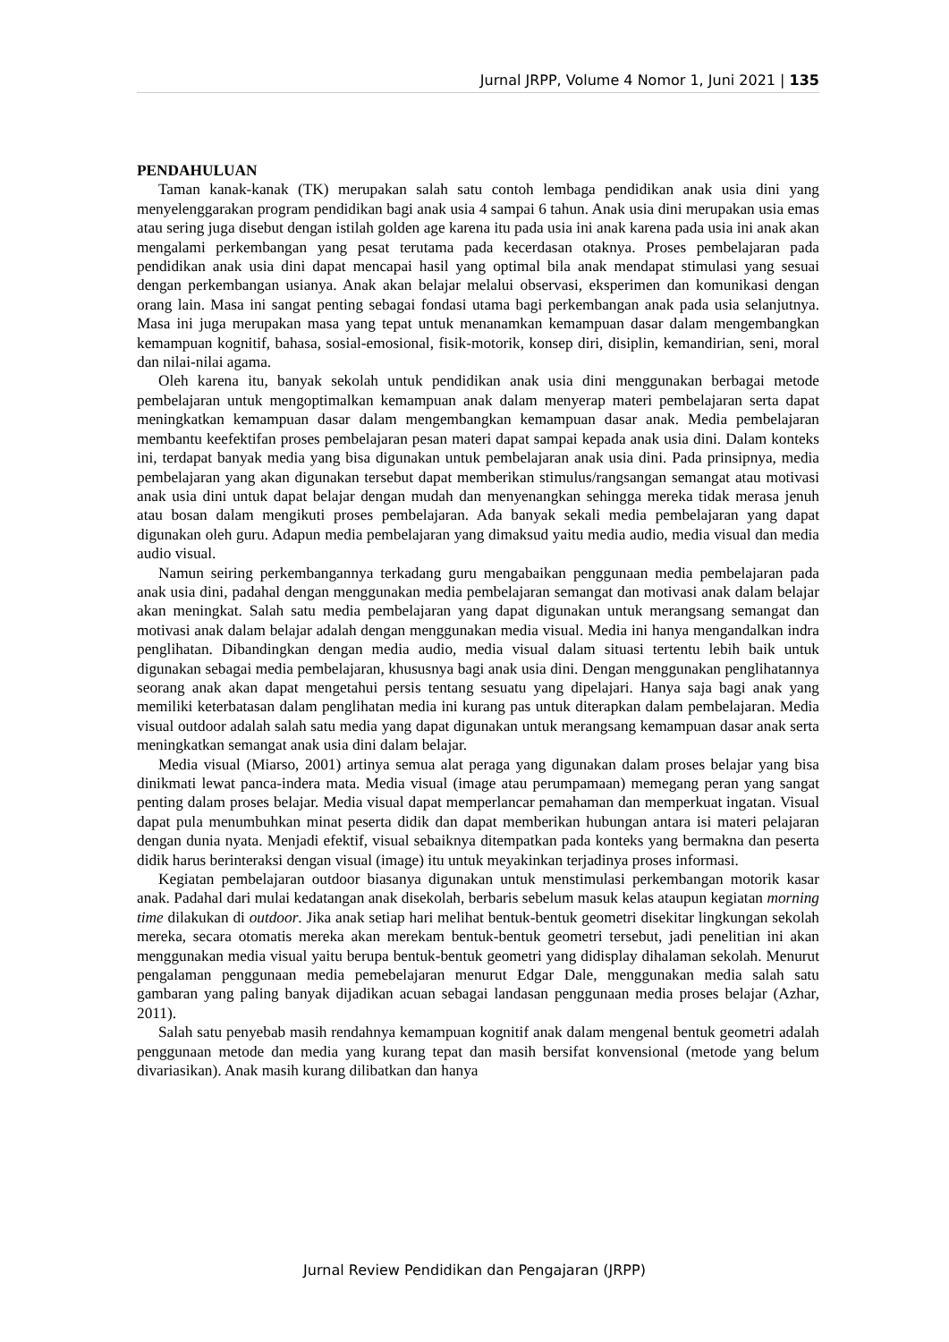Jurnal JRPP, Volume 4 Nomor 1, Juni 2021 | 135
PENDAHULUAN
Taman kanak-kanak (TK) merupakan salah satu contoh lembaga pendidikan anak usia dini yang menyelenggarakan program pendidikan bagi anak usia 4 sampai 6 tahun. Anak usia dini merupakan usia emas atau sering juga disebut dengan istilah golden age karena itu pada usia ini anak karena pada usia ini anak akan mengalami perkembangan yang pesat terutama pada kecerdasan otaknya. Proses pembelajaran pada pendidikan anak usia dini dapat mencapai hasil yang optimal bila anak mendapat stimulasi yang sesuai dengan perkembangan usianya. Anak akan belajar melalui observasi, eksperimen dan komunikasi dengan orang lain. Masa ini sangat penting sebagai fondasi utama bagi perkembangan anak pada usia selanjutnya. Masa ini juga merupakan masa yang tepat untuk menanamkan kemampuan dasar dalam mengembangkan kemampuan kognitif, bahasa, sosial-emosional, fisik-motorik, konsep diri, disiplin, kemandirian, seni, moral dan nilai-nilai agama.
Oleh karena itu, banyak sekolah untuk pendidikan anak usia dini menggunakan berbagai metode pembelajaran untuk mengoptimalkan kemampuan anak dalam menyerap materi pembelajaran serta dapat meningkatkan kemampuan dasar dalam mengembangkan kemampuan dasar anak. Media pembelajaran membantu keefektifan proses pembelajaran pesan materi dapat sampai kepada anak usia dini. Dalam konteks ini, terdapat banyak media yang bisa digunakan untuk pembelajaran anak usia dini. Pada prinsipnya, media pembelajaran yang akan digunakan tersebut dapat memberikan stimulus/rangsangan semangat atau motivasi anak usia dini untuk dapat belajar dengan mudah dan menyenangkan sehingga mereka tidak merasa jenuh atau bosan dalam mengikuti proses pembelajaran. Ada banyak sekali media pembelajaran yang dapat digunakan oleh guru. Adapun media pembelajaran yang dimaksud yaitu media audio, media visual dan media audio visual.
Namun seiring perkembangannya terkadang guru mengabaikan penggunaan media pembelajaran pada anak usia dini, padahal dengan menggunakan media pembelajaran semangat dan motivasi anak dalam belajar akan meningkat. Salah satu media pembelajaran yang dapat digunakan untuk merangsang semangat dan motivasi anak dalam belajar adalah dengan menggunakan media visual. Media ini hanya mengandalkan indra penglihatan. Dibandingkan dengan media audio, media visual dalam situasi tertentu lebih baik untuk digunakan sebagai media pembelajaran, khususnya bagi anak usia dini. Dengan menggunakan penglihatannya seorang anak akan dapat mengetahui persis tentang sesuatu yang dipelajari. Hanya saja bagi anak yang memiliki keterbatasan dalam penglihatan media ini kurang pas untuk diterapkan dalam pembelajaran. Media visual outdoor adalah salah satu media yang dapat digunakan untuk merangsang kemampuan dasar anak serta meningkatkan semangat anak usia dini dalam belajar.
Media visual (Miarso, 2001) artinya semua alat peraga yang digunakan dalam proses belajar yang bisa dinikmati lewat panca-indera mata. Media visual (image atau perumpamaan) memegang peran yang sangat penting dalam proses belajar. Media visual dapat memperlancar pemahaman dan memperkuat ingatan. Visual dapat pula menumbuhkan minat peserta didik dan dapat memberikan hubungan antara isi materi pelajaran dengan dunia nyata. Menjadi efektif, visual sebaiknya ditempatkan pada konteks yang bermakna dan peserta didik harus berinteraksi dengan visual (image) itu untuk meyakinkan terjadinya proses informasi.
Kegiatan pembelajaran outdoor biasanya digunakan untuk menstimulasi perkembangan motorik kasar anak. Padahal dari mulai kedatangan anak disekolah, berbaris sebelum masuk kelas ataupun kegiatan morning time dilakukan di outdoor. Jika anak setiap hari melihat bentuk-bentuk geometri disekitar lingkungan sekolah mereka, secara otomatis mereka akan merekam bentuk-bentuk geometri tersebut, jadi penelitian ini akan menggunakan media visual yaitu berupa bentuk-bentuk geometri yang didisplay dihalaman sekolah. Menurut pengalaman penggunaan media pemebelajaran menurut Edgar Dale, menggunakan media salah satu gambaran yang paling banyak dijadikan acuan sebagai landasan penggunaan media proses belajar (Azhar, 2011).
Salah satu penyebab masih rendahnya kemampuan kognitif anak dalam mengenal bentuk geometri adalah penggunaan metode dan media yang kurang tepat dan masih bersifat konvensional (metode yang belum divariasikan). Anak masih kurang dilibatkan dan hanya
Jurnal Review Pendidikan dan Pengajaran (JRPP)